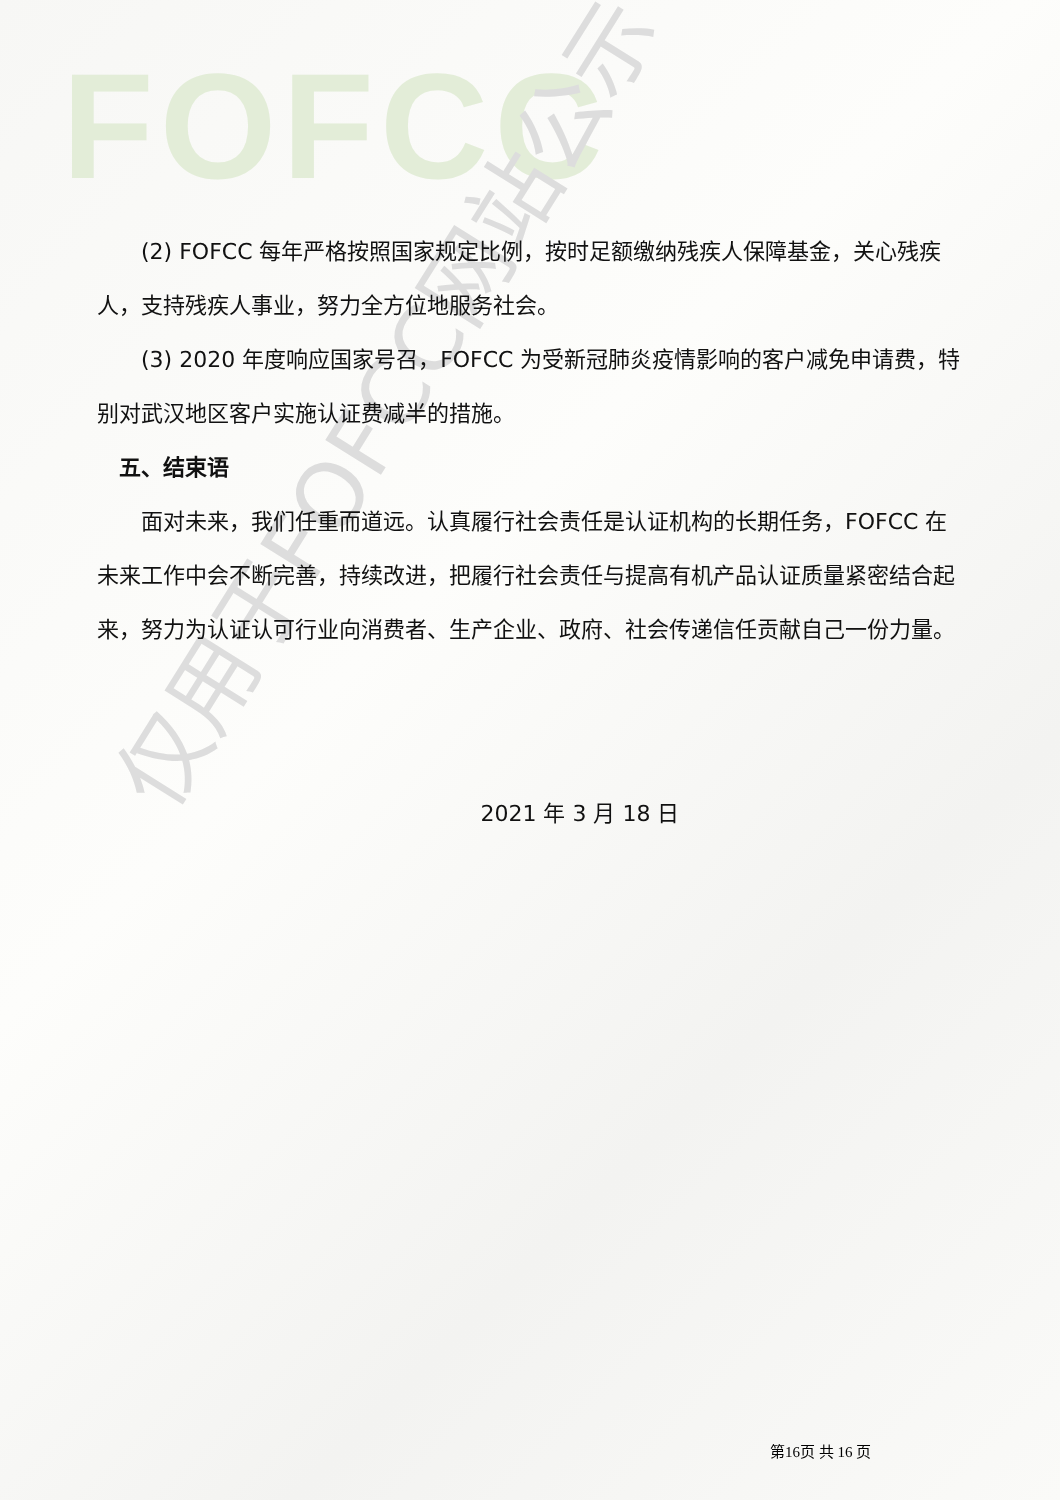FOFCC
仅用于FOFCC网站公示
(2) FOFCC 每年严格按照国家规定比例，按时足额缴纳残疾人保障基金，关心残疾人，支持残疾人事业，努力全方位地服务社会。
(3) 2020 年度响应国家号召，FOFCC 为受新冠肺炎疫情影响的客户减免申请费，特别对武汉地区客户实施认证费减半的措施。
五、结束语
面对未来，我们任重而道远。认真履行社会责任是认证机构的长期任务，FOFCC 在未来工作中会不断完善，持续改进，把履行社会责任与提高有机产品认证质量紧密结合起来，努力为认证认可行业向消费者、生产企业、政府、社会传递信任贡献自己一份力量。
2021 年 3 月 18 日
第16页 共 16 页